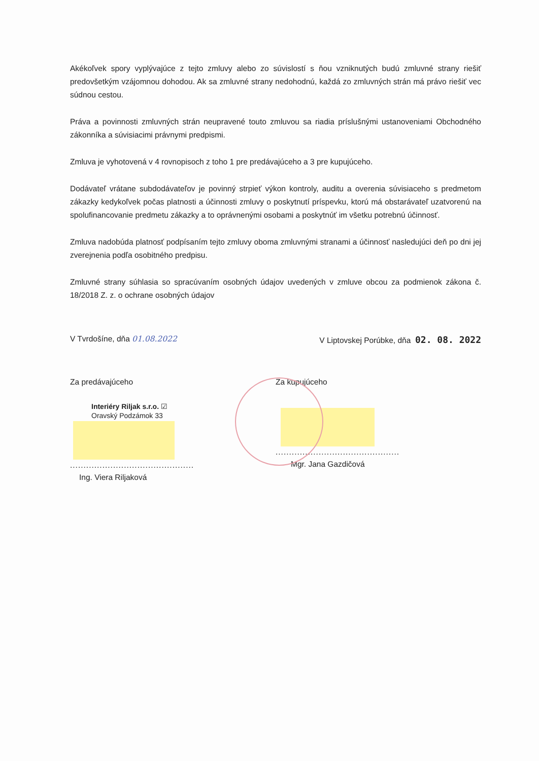Akékoľvek spory vyplývajúce z tejto zmluvy alebo zo súvislostí s ňou vzniknutých budú zmluvné strany riešiť predovšetkým vzájomnou dohodou. Ak sa zmluvné strany nedohodnú, každá zo zmluvných strán má právo riešiť vec súdnou cestou.
Práva a povinnosti zmluvných strán neupravené touto zmluvou sa riadia príslušnými ustanoveniami Obchodného zákonníka a súvisiacimi právnymi predpismi.
Zmluva je vyhotovená v 4 rovnopisoch z toho 1 pre predávajúceho a 3 pre kupujúceho.
Dodávateľ vrátane subdodávateľov je povinný strpieť výkon kontroly, auditu a overenia súvisiaceho s predmetom zákazky kedykoľvek počas platnosti a účinnosti zmluvy o poskytnutí príspevku, ktorú má obstarávateľ uzatvorenú na spolufinancovanie predmetu zákazky a to oprávnenými osobami a poskytnúť im všetku potrebnú účinnosť.
Zmluva nadobúda platnosť podpísaním tejto zmluvy oboma zmluvnými stranami a účinnosť nasledujúci deň po dni jej zverejnenia podľa osobitného predpisu.
Zmluvné strany súhlasia so spracúvaním osobných údajov uvedených v zmluve obcou za podmienok zákona č. 18/2018 Z. z. o ochrane osobných údajov
V Tvrdošíne, dňa 01.08.2022 V Liptovskej Porúbke, dňa 02. 08. 2022
Za predávajúceho
Interiéry Riljak s.r.o. ☑
Oravský Podzámok 33
..............................................
Ing. Viera Riljaková
Za kupujúceho
..............................................
Mgr. Jana Gazdičová